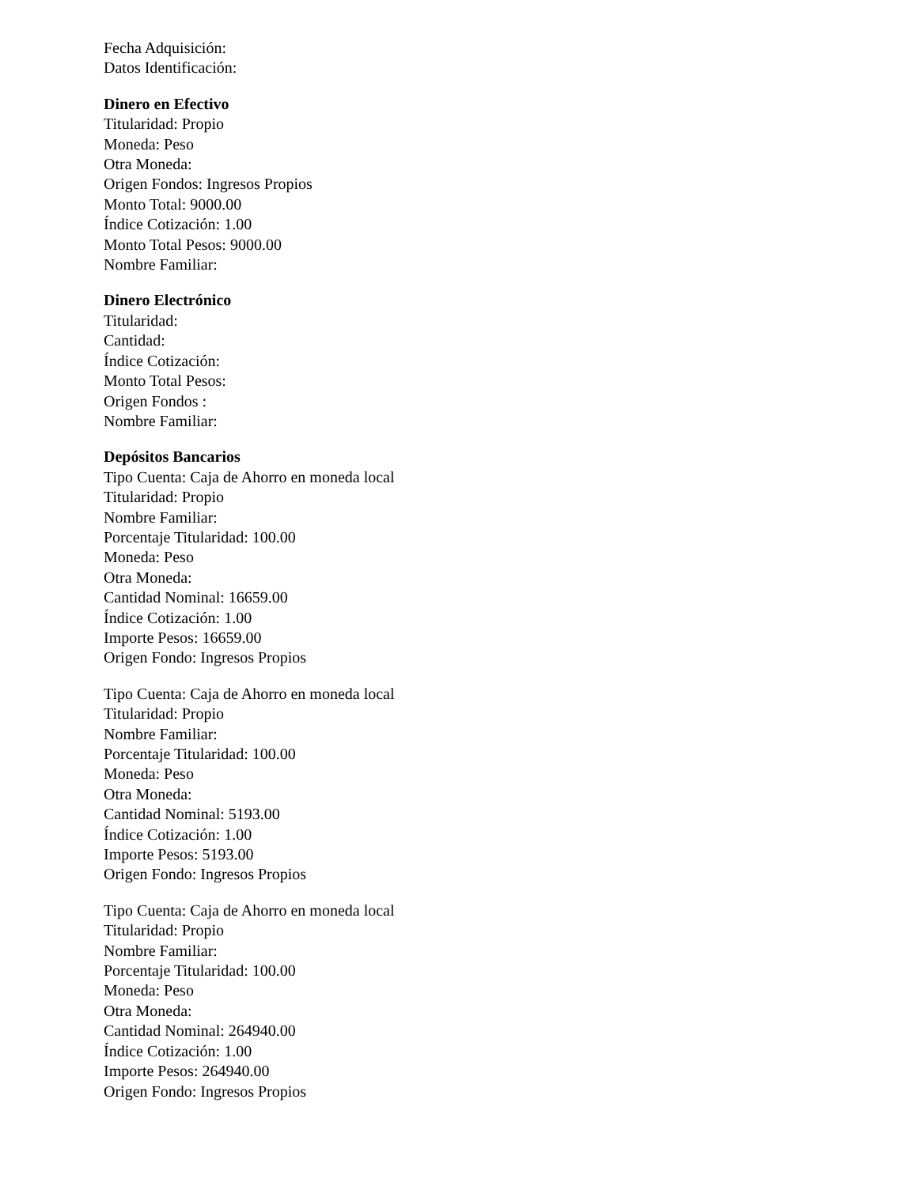Fecha Adquisición:
Datos Identificación:
Dinero en Efectivo
Titularidad: Propio
Moneda: Peso
Otra Moneda:
Origen Fondos: Ingresos Propios
Monto Total: 9000.00
Índice Cotización: 1.00
Monto Total Pesos: 9000.00
Nombre Familiar:
Dinero Electrónico
Titularidad:
Cantidad:
Índice Cotización:
Monto Total Pesos:
Origen Fondos :
Nombre Familiar:
Depósitos Bancarios
Tipo Cuenta: Caja de Ahorro en moneda local
Titularidad: Propio
Nombre Familiar:
Porcentaje Titularidad: 100.00
Moneda: Peso
Otra Moneda:
Cantidad Nominal: 16659.00
Índice Cotización: 1.00
Importe Pesos: 16659.00
Origen Fondo: Ingresos Propios
Tipo Cuenta: Caja de Ahorro en moneda local
Titularidad: Propio
Nombre Familiar:
Porcentaje Titularidad: 100.00
Moneda: Peso
Otra Moneda:
Cantidad Nominal: 5193.00
Índice Cotización: 1.00
Importe Pesos: 5193.00
Origen Fondo: Ingresos Propios
Tipo Cuenta: Caja de Ahorro en moneda local
Titularidad: Propio
Nombre Familiar:
Porcentaje Titularidad: 100.00
Moneda: Peso
Otra Moneda:
Cantidad Nominal: 264940.00
Índice Cotización: 1.00
Importe Pesos: 264940.00
Origen Fondo: Ingresos Propios